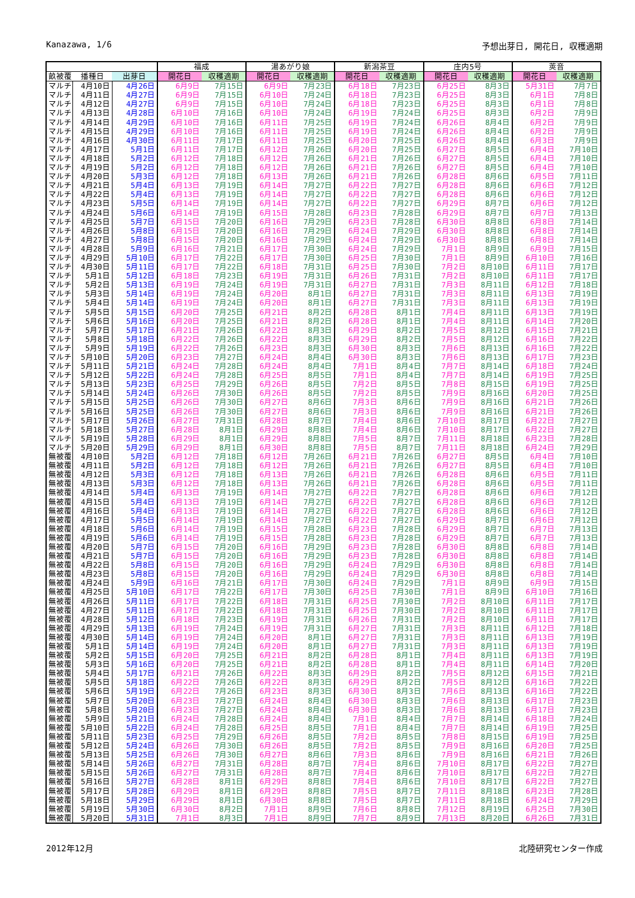Kanazawa, 1/6 予想出芽日, 開花日, 収穫適期
| | | | 福成 | | 湯あがり娘 | | 新潟茶豆 | | 庄内5号 | | 莢音 | |
| --- | --- | --- | --- | --- | --- | --- | --- | --- | --- | --- | --- | --- |
| 畝被覆 | 播種日 | 出芽日 | 開花日 | 収穫適期 | 開花日 | 収穫適期 | 開花日 | 収穫適期 | 開花日 | 収穫適期 | 開花日 | 収穫適期 |
| マルチ | 4月10日 | 4月26日 | 6月9日 | 7月15日 | 6月9日 | 7月23日 | 6月18日 | 7月23日 | 6月25日 | 8月3日 | 5月31日 | 7月7日 |
| マルチ | 4月11日 | 4月27日 | 6月9日 | 7月15日 | 6月10日 | 7月24日 | 6月18日 | 7月23日 | 6月25日 | 8月3日 | 6月1日 | 7月8日 |
| マルチ | 4月12日 | 4月27日 | 6月9日 | 7月15日 | 6月10日 | 7月24日 | 6月18日 | 7月23日 | 6月25日 | 8月3日 | 6月1日 | 7月8日 |
| マルチ | 4月13日 | 4月28日 | 6月10日 | 7月16日 | 6月10日 | 7月24日 | 6月19日 | 7月24日 | 6月25日 | 8月3日 | 6月2日 | 7月9日 |
| マルチ | 4月14日 | 4月29日 | 6月10日 | 7月16日 | 6月11日 | 7月25日 | 6月19日 | 7月24日 | 6月26日 | 8月4日 | 6月2日 | 7月9日 |
| マルチ | 4月15日 | 4月29日 | 6月10日 | 7月16日 | 6月11日 | 7月25日 | 6月19日 | 7月24日 | 6月26日 | 8月4日 | 6月2日 | 7月9日 |
| マルチ | 4月16日 | 4月30日 | 6月11日 | 7月17日 | 6月11日 | 7月25日 | 6月20日 | 7月25日 | 6月26日 | 8月4日 | 6月3日 | 7月9日 |
| マルチ | 4月17日 | 5月1日 | 6月11日 | 7月17日 | 6月12日 | 7月26日 | 6月20日 | 7月25日 | 6月27日 | 8月5日 | 6月4日 | 7月10日 |
| マルチ | 4月18日 | 5月2日 | 6月12日 | 7月18日 | 6月12日 | 7月26日 | 6月21日 | 7月26日 | 6月27日 | 8月5日 | 6月4日 | 7月10日 |
| マルチ | 4月19日 | 5月2日 | 6月12日 | 7月18日 | 6月12日 | 7月26日 | 6月21日 | 7月26日 | 6月27日 | 8月5日 | 6月4日 | 7月10日 |
| マルチ | 4月20日 | 5月3日 | 6月12日 | 7月18日 | 6月13日 | 7月26日 | 6月21日 | 7月26日 | 6月28日 | 8月6日 | 6月5日 | 7月11日 |
| マルチ | 4月21日 | 5月4日 | 6月13日 | 7月19日 | 6月14日 | 7月27日 | 6月22日 | 7月27日 | 6月28日 | 8月6日 | 6月6日 | 7月12日 |
| マルチ | 4月22日 | 5月4日 | 6月13日 | 7月19日 | 6月14日 | 7月27日 | 6月22日 | 7月27日 | 6月28日 | 8月6日 | 6月6日 | 7月12日 |
| マルチ | 4月23日 | 5月5日 | 6月14日 | 7月19日 | 6月14日 | 7月27日 | 6月22日 | 7月27日 | 6月29日 | 8月7日 | 6月6日 | 7月12日 |
| マルチ | 4月24日 | 5月6日 | 6月14日 | 7月19日 | 6月15日 | 7月28日 | 6月23日 | 7月28日 | 6月29日 | 8月7日 | 6月7日 | 7月13日 |
| マルチ | 4月25日 | 5月7日 | 6月15日 | 7月20日 | 6月16日 | 7月29日 | 6月23日 | 7月28日 | 6月30日 | 8月8日 | 6月8日 | 7月14日 |
| マルチ | 4月26日 | 5月8日 | 6月15日 | 7月20日 | 6月16日 | 7月29日 | 6月24日 | 7月29日 | 6月30日 | 8月8日 | 6月8日 | 7月14日 |
| マルチ | 4月27日 | 5月8日 | 6月15日 | 7月20日 | 6月16日 | 7月29日 | 6月24日 | 7月29日 | 6月30日 | 8月8日 | 6月8日 | 7月14日 |
| マルチ | 4月28日 | 5月9日 | 6月16日 | 7月21日 | 6月17日 | 7月30日 | 6月24日 | 7月29日 | 7月1日 | 8月9日 | 6月9日 | 7月15日 |
| マルチ | 4月29日 | 5月10日 | 6月17日 | 7月22日 | 6月17日 | 7月30日 | 6月25日 | 7月30日 | 7月1日 | 8月9日 | 6月10日 | 7月16日 |
| マルチ | 4月30日 | 5月11日 | 6月17日 | 7月22日 | 6月18日 | 7月31日 | 6月25日 | 7月30日 | 7月2日 | 8月10日 | 6月11日 | 7月17日 |
| マルチ | 5月1日 | 5月12日 | 6月18日 | 7月23日 | 6月19日 | 7月31日 | 6月26日 | 7月31日 | 7月2日 | 8月10日 | 6月11日 | 7月17日 |
| マルチ | 5月2日 | 5月13日 | 6月19日 | 7月24日 | 6月19日 | 7月31日 | 6月27日 | 7月31日 | 7月3日 | 8月11日 | 6月12日 | 7月18日 |
| マルチ | 5月3日 | 5月14日 | 6月19日 | 7月24日 | 6月20日 | 8月1日 | 6月27日 | 7月31日 | 7月3日 | 8月11日 | 6月13日 | 7月19日 |
| マルチ | 5月4日 | 5月14日 | 6月19日 | 7月24日 | 6月20日 | 8月1日 | 6月27日 | 7月31日 | 7月3日 | 8月11日 | 6月13日 | 7月19日 |
| マルチ | 5月5日 | 5月15日 | 6月20日 | 7月25日 | 6月21日 | 8月2日 | 6月28日 | 8月1日 | 7月4日 | 8月11日 | 6月13日 | 7月19日 |
| マルチ | 5月6日 | 5月16日 | 6月20日 | 7月25日 | 6月21日 | 8月2日 | 6月28日 | 8月1日 | 7月4日 | 8月11日 | 6月14日 | 7月20日 |
| マルチ | 5月7日 | 5月17日 | 6月21日 | 7月26日 | 6月22日 | 8月3日 | 6月29日 | 8月2日 | 7月5日 | 8月12日 | 6月15日 | 7月21日 |
| マルチ | 5月8日 | 5月18日 | 6月22日 | 7月26日 | 6月22日 | 8月3日 | 6月29日 | 8月2日 | 7月5日 | 8月12日 | 6月16日 | 7月22日 |
| マルチ | 5月9日 | 5月19日 | 6月22日 | 7月26日 | 6月23日 | 8月3日 | 6月30日 | 8月3日 | 7月6日 | 8月13日 | 6月16日 | 7月22日 |
| マルチ | 5月10日 | 5月20日 | 6月23日 | 7月27日 | 6月24日 | 8月4日 | 6月30日 | 8月3日 | 7月6日 | 8月13日 | 6月17日 | 7月23日 |
| マルチ | 5月11日 | 5月21日 | 6月24日 | 7月28日 | 6月24日 | 8月4日 | 7月1日 | 8月4日 | 7月7日 | 8月14日 | 6月18日 | 7月24日 |
| マルチ | 5月12日 | 5月22日 | 6月24日 | 7月28日 | 6月25日 | 8月5日 | 7月1日 | 8月4日 | 7月7日 | 8月14日 | 6月19日 | 7月25日 |
| マルチ | 5月13日 | 5月23日 | 6月25日 | 7月29日 | 6月26日 | 8月5日 | 7月2日 | 8月5日 | 7月8日 | 8月15日 | 6月19日 | 7月25日 |
| マルチ | 5月14日 | 5月24日 | 6月26日 | 7月30日 | 6月26日 | 8月5日 | 7月2日 | 8月5日 | 7月9日 | 8月16日 | 6月20日 | 7月25日 |
| マルチ | 5月15日 | 5月25日 | 6月26日 | 7月30日 | 6月27日 | 8月6日 | 7月3日 | 8月6日 | 7月9日 | 8月16日 | 6月21日 | 7月26日 |
| マルチ | 5月16日 | 5月25日 | 6月26日 | 7月30日 | 6月27日 | 8月6日 | 7月3日 | 8月6日 | 7月9日 | 8月16日 | 6月21日 | 7月26日 |
| マルチ | 5月17日 | 5月26日 | 6月27日 | 7月31日 | 6月28日 | 8月7日 | 7月4日 | 8月6日 | 7月10日 | 8月17日 | 6月22日 | 7月27日 |
| マルチ | 5月18日 | 5月27日 | 6月28日 | 8月1日 | 6月29日 | 8月8日 | 7月4日 | 8月6日 | 7月10日 | 8月17日 | 6月22日 | 7月27日 |
| マルチ | 5月19日 | 5月28日 | 6月29日 | 8月1日 | 6月29日 | 8月8日 | 7月5日 | 8月7日 | 7月11日 | 8月18日 | 6月23日 | 7月28日 |
| マルチ | 5月20日 | 5月29日 | 6月29日 | 8月1日 | 6月30日 | 8月8日 | 7月5日 | 8月7日 | 7月11日 | 8月18日 | 6月24日 | 7月29日 |
| 無被覆 | 4月10日 | 5月2日 | 6月12日 | 7月18日 | 6月12日 | 7月26日 | 6月21日 | 7月26日 | 6月27日 | 8月5日 | 6月4日 | 7月10日 |
| 無被覆 | 4月11日 | 5月2日 | 6月12日 | 7月18日 | 6月12日 | 7月26日 | 6月21日 | 7月26日 | 6月27日 | 8月5日 | 6月4日 | 7月10日 |
| 無被覆 | 4月12日 | 5月3日 | 6月12日 | 7月18日 | 6月13日 | 7月26日 | 6月21日 | 7月26日 | 6月28日 | 8月6日 | 6月5日 | 7月11日 |
| 無被覆 | 4月13日 | 5月3日 | 6月12日 | 7月18日 | 6月13日 | 7月26日 | 6月21日 | 7月26日 | 6月28日 | 8月6日 | 6月5日 | 7月11日 |
| 無被覆 | 4月14日 | 5月4日 | 6月13日 | 7月19日 | 6月14日 | 7月27日 | 6月22日 | 7月27日 | 6月28日 | 8月6日 | 6月6日 | 7月12日 |
| 無被覆 | 4月15日 | 5月4日 | 6月13日 | 7月19日 | 6月14日 | 7月27日 | 6月22日 | 7月27日 | 6月28日 | 8月6日 | 6月6日 | 7月12日 |
| 無被覆 | 4月16日 | 5月4日 | 6月13日 | 7月19日 | 6月14日 | 7月27日 | 6月22日 | 7月27日 | 6月28日 | 8月6日 | 6月6日 | 7月12日 |
| 無被覆 | 4月17日 | 5月5日 | 6月14日 | 7月19日 | 6月14日 | 7月27日 | 6月22日 | 7月27日 | 6月29日 | 8月7日 | 6月6日 | 7月12日 |
| 無被覆 | 4月18日 | 5月6日 | 6月14日 | 7月19日 | 6月15日 | 7月28日 | 6月23日 | 7月28日 | 6月29日 | 8月7日 | 6月7日 | 7月13日 |
| 無被覆 | 4月19日 | 5月6日 | 6月14日 | 7月19日 | 6月15日 | 7月28日 | 6月23日 | 7月28日 | 6月29日 | 8月7日 | 6月7日 | 7月13日 |
| 無被覆 | 4月20日 | 5月7日 | 6月15日 | 7月20日 | 6月16日 | 7月29日 | 6月23日 | 7月28日 | 6月30日 | 8月8日 | 6月8日 | 7月14日 |
| 無被覆 | 4月21日 | 5月7日 | 6月15日 | 7月20日 | 6月16日 | 7月29日 | 6月23日 | 7月28日 | 6月30日 | 8月8日 | 6月8日 | 7月14日 |
| 無被覆 | 4月22日 | 5月8日 | 6月15日 | 7月20日 | 6月16日 | 7月29日 | 6月24日 | 7月29日 | 6月30日 | 8月8日 | 6月8日 | 7月14日 |
| 無被覆 | 4月23日 | 5月8日 | 6月15日 | 7月20日 | 6月16日 | 7月29日 | 6月24日 | 7月29日 | 6月30日 | 8月8日 | 6月8日 | 7月14日 |
| 無被覆 | 4月24日 | 5月9日 | 6月16日 | 7月21日 | 6月17日 | 7月30日 | 6月24日 | 7月29日 | 7月1日 | 8月9日 | 6月9日 | 7月15日 |
| 無被覆 | 4月25日 | 5月10日 | 6月17日 | 7月22日 | 6月17日 | 7月30日 | 6月25日 | 7月30日 | 7月1日 | 8月9日 | 6月10日 | 7月16日 |
| 無被覆 | 4月26日 | 5月11日 | 6月17日 | 7月22日 | 6月18日 | 7月31日 | 6月25日 | 7月30日 | 7月2日 | 8月10日 | 6月11日 | 7月17日 |
| 無被覆 | 4月27日 | 5月11日 | 6月17日 | 7月22日 | 6月18日 | 7月31日 | 6月25日 | 7月30日 | 7月2日 | 8月10日 | 6月11日 | 7月17日 |
| 無被覆 | 4月28日 | 5月12日 | 6月18日 | 7月23日 | 6月19日 | 7月31日 | 6月26日 | 7月31日 | 7月2日 | 8月10日 | 6月11日 | 7月17日 |
| 無被覆 | 4月29日 | 5月13日 | 6月19日 | 7月24日 | 6月19日 | 7月31日 | 6月27日 | 7月31日 | 7月3日 | 8月11日 | 6月12日 | 7月18日 |
| 無被覆 | 4月30日 | 5月14日 | 6月19日 | 7月24日 | 6月20日 | 8月1日 | 6月27日 | 7月31日 | 7月3日 | 8月11日 | 6月13日 | 7月19日 |
| 無被覆 | 5月1日 | 5月14日 | 6月19日 | 7月24日 | 6月20日 | 8月1日 | 6月27日 | 7月31日 | 7月3日 | 8月11日 | 6月13日 | 7月19日 |
| 無被覆 | 5月2日 | 5月15日 | 6月20日 | 7月25日 | 6月21日 | 8月2日 | 6月28日 | 8月1日 | 7月4日 | 8月11日 | 6月13日 | 7月19日 |
| 無被覆 | 5月3日 | 5月16日 | 6月20日 | 7月25日 | 6月21日 | 8月2日 | 6月28日 | 8月1日 | 7月4日 | 8月11日 | 6月14日 | 7月20日 |
| 無被覆 | 5月4日 | 5月17日 | 6月21日 | 7月26日 | 6月22日 | 8月3日 | 6月29日 | 8月2日 | 7月5日 | 8月12日 | 6月15日 | 7月21日 |
| 無被覆 | 5月5日 | 5月18日 | 6月22日 | 7月26日 | 6月22日 | 8月3日 | 6月29日 | 8月2日 | 7月5日 | 8月12日 | 6月16日 | 7月22日 |
| 無被覆 | 5月6日 | 5月19日 | 6月22日 | 7月26日 | 6月23日 | 8月3日 | 6月30日 | 8月3日 | 7月6日 | 8月13日 | 6月16日 | 7月22日 |
| 無被覆 | 5月7日 | 5月20日 | 6月23日 | 7月27日 | 6月24日 | 8月4日 | 6月30日 | 8月3日 | 7月6日 | 8月13日 | 6月17日 | 7月23日 |
| 無被覆 | 5月8日 | 5月20日 | 6月23日 | 7月27日 | 6月24日 | 8月4日 | 6月30日 | 8月3日 | 7月6日 | 8月13日 | 6月17日 | 7月23日 |
| 無被覆 | 5月9日 | 5月21日 | 6月24日 | 7月28日 | 6月24日 | 8月4日 | 7月1日 | 8月4日 | 7月7日 | 8月14日 | 6月18日 | 7月24日 |
| 無被覆 | 5月10日 | 5月22日 | 6月24日 | 7月28日 | 6月25日 | 8月5日 | 7月1日 | 8月4日 | 7月7日 | 8月14日 | 6月19日 | 7月25日 |
| 無被覆 | 5月11日 | 5月23日 | 6月25日 | 7月29日 | 6月26日 | 8月5日 | 7月2日 | 8月5日 | 7月8日 | 8月15日 | 6月19日 | 7月25日 |
| 無被覆 | 5月12日 | 5月24日 | 6月26日 | 7月30日 | 6月26日 | 8月5日 | 7月2日 | 8月5日 | 7月9日 | 8月16日 | 6月20日 | 7月25日 |
| 無被覆 | 5月13日 | 5月25日 | 6月26日 | 7月30日 | 6月27日 | 8月6日 | 7月3日 | 8月6日 | 7月9日 | 8月16日 | 6月21日 | 7月26日 |
| 無被覆 | 5月14日 | 5月26日 | 6月27日 | 7月31日 | 6月28日 | 8月7日 | 7月4日 | 8月6日 | 7月10日 | 8月17日 | 6月22日 | 7月27日 |
| 無被覆 | 5月15日 | 5月26日 | 6月27日 | 7月31日 | 6月28日 | 8月7日 | 7月4日 | 8月6日 | 7月10日 | 8月17日 | 6月22日 | 7月27日 |
| 無被覆 | 5月16日 | 5月27日 | 6月28日 | 8月1日 | 6月29日 | 8月8日 | 7月4日 | 8月6日 | 7月10日 | 8月17日 | 6月22日 | 7月27日 |
| 無被覆 | 5月17日 | 5月28日 | 6月29日 | 8月1日 | 6月29日 | 8月8日 | 7月5日 | 8月7日 | 7月11日 | 8月18日 | 6月23日 | 7月28日 |
| 無被覆 | 5月18日 | 5月29日 | 6月29日 | 8月1日 | 6月30日 | 8月8日 | 7月5日 | 8月7日 | 7月11日 | 8月18日 | 6月24日 | 7月29日 |
| 無被覆 | 5月19日 | 5月30日 | 6月30日 | 8月2日 | 7月1日 | 8月9日 | 7月6日 | 8月8日 | 7月12日 | 8月19日 | 6月25日 | 7月30日 |
| 無被覆 | 5月20日 | 5月31日 | 7月1日 | 8月3日 | 7月1日 | 8月9日 | 7月7日 | 8月9日 | 7月13日 | 8月20日 | 6月26日 | 7月31日 |
2012年12月 北陸研究センター作成